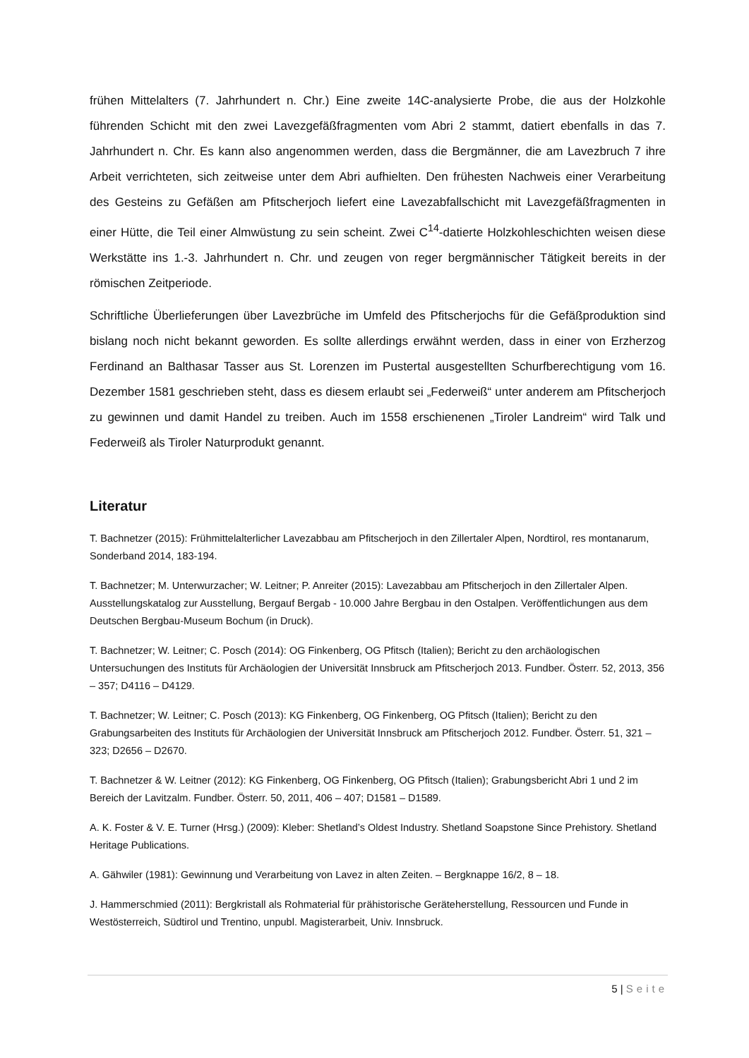frühen Mittelalters (7. Jahrhundert n. Chr.) Eine zweite 14C-analysierte Probe, die aus der Holzkohle führenden Schicht mit den zwei Lavezgefäßfragmenten vom Abri 2 stammt, datiert ebenfalls in das 7. Jahrhundert n. Chr. Es kann also angenommen werden, dass die Bergmänner, die am Lavezbruch 7 ihre Arbeit verrichteten, sich zeitweise unter dem Abri aufhielten. Den frühesten Nachweis einer Verarbeitung des Gesteins zu Gefäßen am Pfitscherjoch liefert eine Lavezabfallschicht mit Lavezgefäßfragmenten in einer Hütte, die Teil einer Almwüstung zu sein scheint. Zwei C<sup>14</sup>-datierte Holzkohleschichten weisen diese Werkstätte ins 1.-3. Jahrhundert n. Chr. und zeugen von reger bergmännischer Tätigkeit bereits in der römischen Zeitperiode.
Schriftliche Überlieferungen über Lavezbrüche im Umfeld des Pfitscherjochs für die Gefäßproduktion sind bislang noch nicht bekannt geworden. Es sollte allerdings erwähnt werden, dass in einer von Erzherzog Ferdinand an Balthasar Tasser aus St. Lorenzen im Pustertal ausgestellten Schurfberechtigung vom 16. Dezember 1581 geschrieben steht, dass es diesem erlaubt sei „Federweiß“ unter anderem am Pfitscherjoch zu gewinnen und damit Handel zu treiben. Auch im 1558 erschienenen „Tiroler Landreim“ wird Talk und Federweiß als Tiroler Naturprodukt genannt.
Literatur
T. Bachnetzer (2015): Frühmittelalterlicher Lavezabbau am Pfitscherjoch in den Zillertaler Alpen, Nordtirol, res montanarum, Sonderband 2014, 183-194.
T. Bachnetzer; M. Unterwurzacher; W. Leitner; P. Anreiter (2015): Lavezabbau am Pfitscherjoch in den Zillertaler Alpen. Ausstellungskatalog zur Ausstellung, Bergauf Bergab - 10.000 Jahre Bergbau in den Ostalpen. Veröffentlichungen aus dem Deutschen Bergbau-Museum Bochum (in Druck).
T. Bachnetzer; W. Leitner; C. Posch (2014): OG Finkenberg, OG Pfitsch (Italien); Bericht zu den archäologischen Untersuchungen des Instituts für Archäologien der Universität Innsbruck am Pfitscherjoch 2013. Fundber. Österr. 52, 2013, 356 – 357; D4116 – D4129.
T. Bachnetzer; W. Leitner; C. Posch (2013): KG Finkenberg, OG Finkenberg, OG Pfitsch (Italien); Bericht zu den Grabungsarbeiten des Instituts für Archäologien der Universität Innsbruck am Pfitscherjoch 2012. Fundber. Österr. 51, 321 – 323; D2656 – D2670.
T. Bachnetzer & W. Leitner (2012): KG Finkenberg, OG Finkenberg, OG Pfitsch (Italien); Grabungsbericht Abri 1 und 2 im Bereich der Lavitzalm. Fundber. Österr. 50, 2011, 406 – 407; D1581 – D1589.
A. K. Foster & V. E. Turner (Hrsg.) (2009): Kleber: Shetland’s Oldest Industry. Shetland Soapstone Since Prehistory. Shetland Heritage Publications.
A. Gähwiler (1981): Gewinnung und Verarbeitung von Lavez in alten Zeiten. – Bergknappe 16/2, 8 – 18.
J. Hammerschmied (2011): Bergkristall als Rohmaterial für prähistorische Geräteherstellung, Ressourcen und Funde in Westösterreich, Südtirol und Trentino, unpubl. Magisterarbeit, Univ. Innsbruck.
5 | Seite